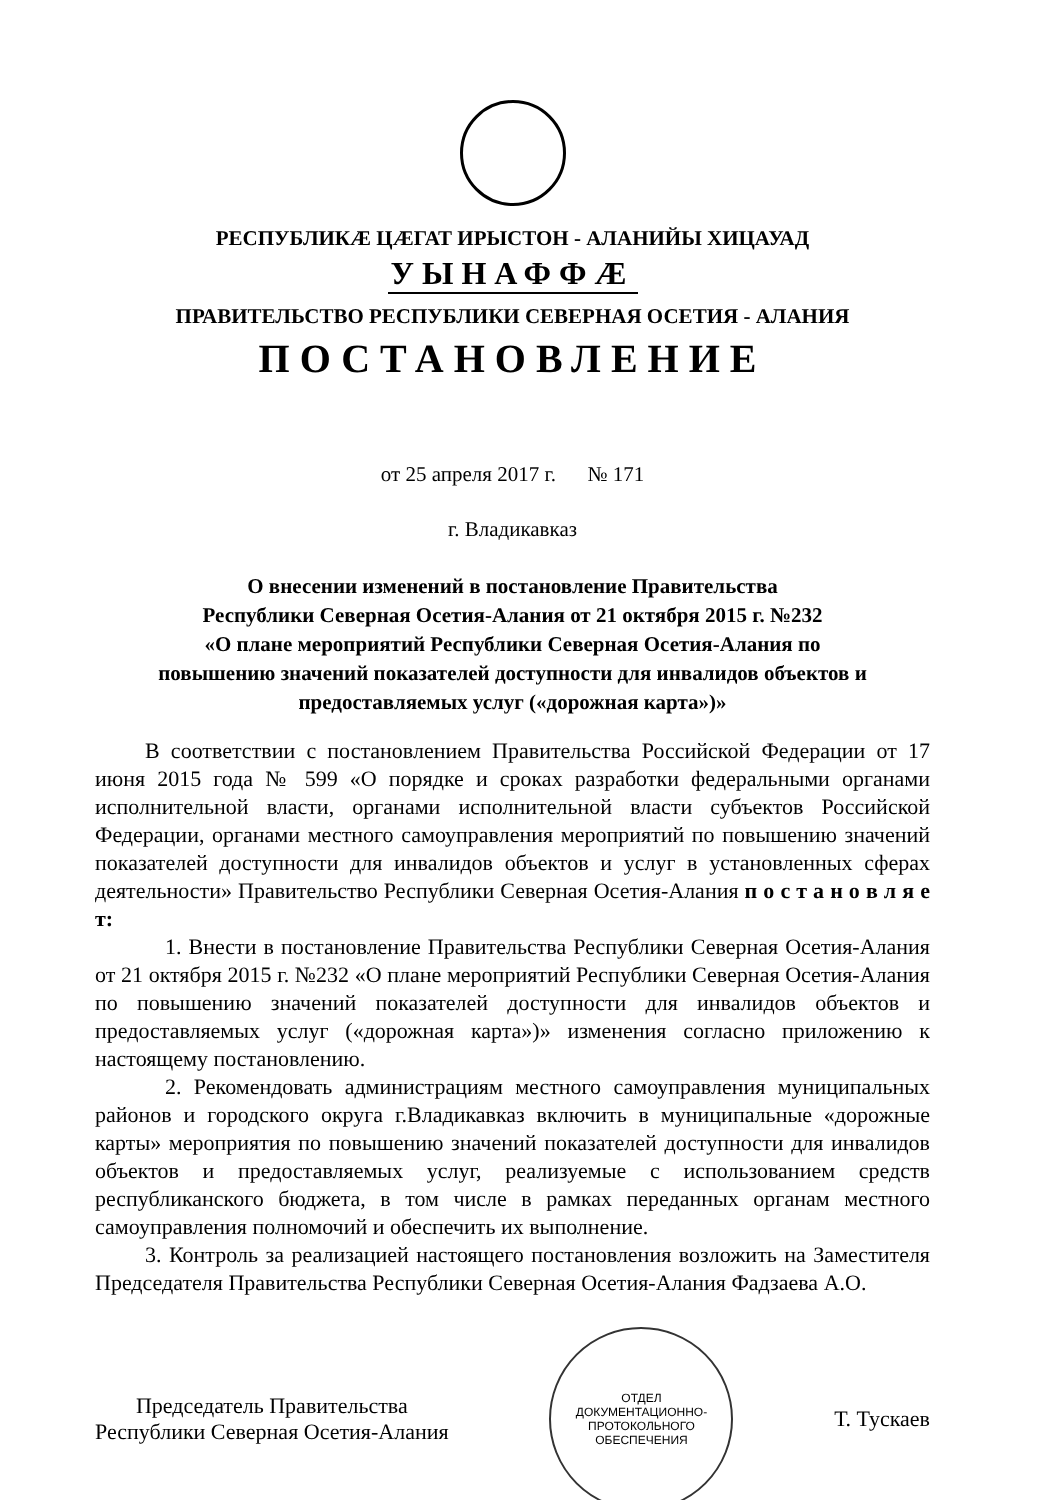РЕСПУБЛИКӔ ЦӔГАТ ИРЫСТОН - АЛАНИЙЫ ХИЦАУАД
УЫНАФФӔ
ПРАВИТЕЛЬСТВО РЕСПУБЛИКИ СЕВЕРНАЯ ОСЕТИЯ - АЛАНИЯ
ПОСТАНОВЛЕНИЕ
от 25 апреля 2017 г. № 171
г. Владикавказ
О внесении изменений в постановление Правительства
Республики Северная Осетия-Алания от 21 октября 2015 г. №232
«О плане мероприятий Республики Северная Осетия-Алания по
повышению значений показателей доступности для инвалидов объектов и
предоставляемых услуг («дорожная карта»)»
В соответствии с постановлением Правительства Российской Федерации от 17 июня 2015 года № 599 «О порядке и сроках разработки федеральными органами исполнительной власти, органами исполнительной власти субъектов Российской Федерации, органами местного самоуправления мероприятий по повышению значений показателей доступности для инвалидов объектов и услуг в установленных сферах деятельности» Правительство Республики Северная Осетия-Алания п о с т а н о в л я е т:
1. Внести в постановление Правительства Республики Северная Осетия-Алания от 21 октября 2015 г. №232 «О плане мероприятий Республики Северная Осетия-Алания по повышению значений показателей доступности для инвалидов объектов и предоставляемых услуг («дорожная карта»)» изменения согласно приложению к настоящему постановлению.
2. Рекомендовать администрациям местного самоуправления муниципальных районов и городского округа г.Владикавказ включить в муниципальные «дорожные карты» мероприятия по повышению значений показателей доступности для инвалидов объектов и предоставляемых услуг, реализуемые с использованием средств республиканского бюджета, в том числе в рамках переданных органам местного самоуправления полномочий и обеспечить их выполнение.
3. Контроль за реализацией настоящего постановления возложить на Заместителя Председателя Правительства Республики Северная Осетия-Алания Фадзаева А.О.
Председатель Правительства
Республики Северная Осетия-Алания
ОТДЕЛ
ДОКУМЕНТАЦИОННО-
ПРОТОКОЛЬНОГО
ОБЕСПЕЧЕНИЯ
Т. Тускаев